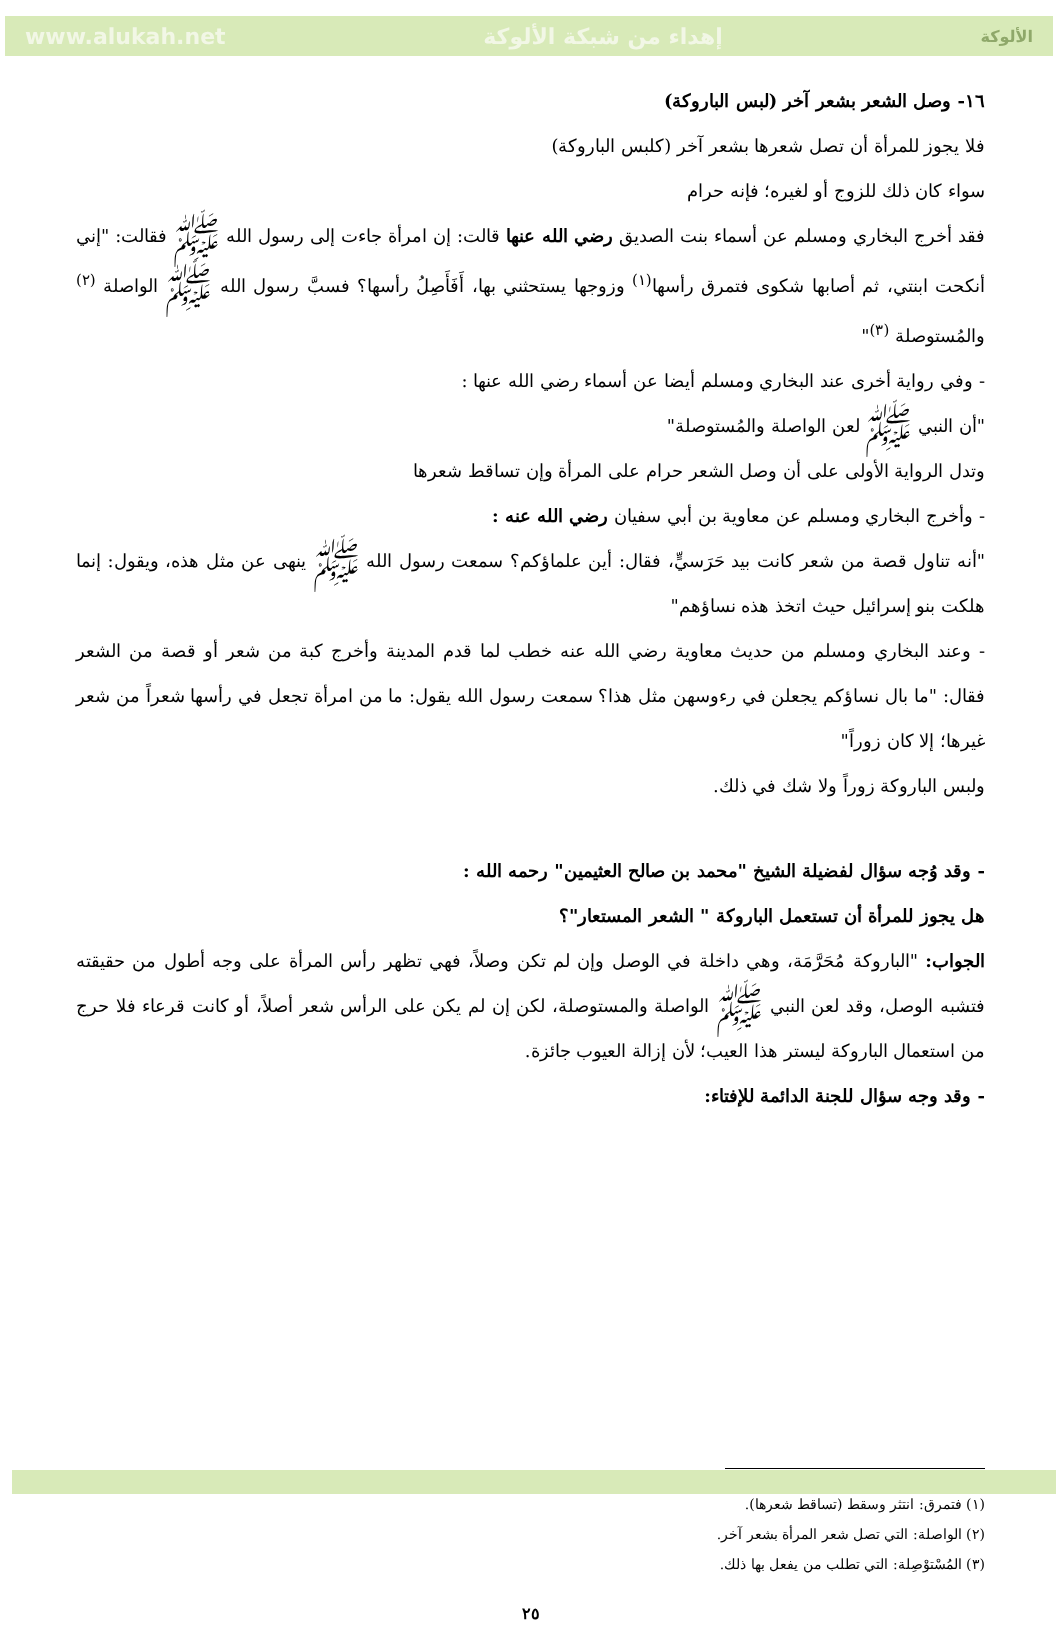www.alukah.net إهداء من شبكة الألوكة الألوكة
١٦- وصل الشعر بشعر آخر (لبس الباروكة)
فلا يجوز للمرأة أن تصل شعرها بشعر آخر (كلبس الباروكة)
سواء كان ذلك للزوج أو لغيره؛ فإنه حرام
فقد أخرج البخاري ومسلم عن أسماء بنت الصديق رضي الله عنها قالت: إن امرأة جاءت إلى رسول الله ﷺ فقالت: "إني أنكحت ابنتي، ثم أصابها شكوى فتمرق رأسها<sup>(١)</sup> وزوجها يستحثني بها، أَفَأَصِلُ رأسها؟ فسبَّ رسول الله ﷺ الواصلة <sup>(٢)</sup> والمُستوصلة <sup>(٣)</sup>"
- وفي رواية أخرى عند البخاري ومسلم أيضا عن أسماء رضي الله عنها :
"أن النبي ﷺ لعن الواصلة والمُستوصلة"
وتدل الرواية الأولى على أن وصل الشعر حرام على المرأة وإن تساقط شعرها
- وأخرج البخاري ومسلم عن معاوية بن أبي سفيان رضي الله عنه :
"أنه تناول قصة من شعر كانت بيد حَرَسيٍّ، فقال: أين علماؤكم؟ سمعت رسول الله ﷺ ينهى عن مثل هذه، ويقول: إنما هلكت بنو إسرائيل حيث اتخذ هذه نساؤهم"
- وعند البخاري ومسلم من حديث معاوية رضي الله عنه خطب لما قدم المدينة وأخرج كبة من شعر أو قصة من الشعر فقال: "ما بال نساؤكم يجعلن في رءوسهن مثل هذا؟ سمعت رسول الله يقول: ما من امرأة تجعل في رأسها شعراً من شعر غيرها؛ إلا كان زوراً"
ولبس الباروكة زوراً ولا شك في ذلك.
- وقد وُجه سؤال لفضيلة الشيخ "محمد بن صالح العثيمين" رحمه الله :
هل يجوز للمرأة أن تستعمل الباروكة " الشعر المستعار"؟
الجواب: "الباروكة مُحَرَّمَة، وهي داخلة في الوصل وإن لم تكن وصلاً، فهي تظهر رأس المرأة على وجه أطول من حقيقته فتشبه الوصل، وقد لعن النبي ﷺ الواصلة والمستوصلة، لكن إن لم يكن على الرأس شعر أصلاً، أو كانت قرعاء فلا حرج من استعمال الباروكة ليستر هذا العيب؛ لأن إزالة العيوب جائزة.
- وقد وجه سؤال للجنة الدائمة للإفتاء:
(١) فتمرق: انتثر وسقط (تساقط شعرها).
(٢) الواصلة: التي تصل شعر المرأة بشعر آخر.
(٣) المُسْتوْصِلة: التي تطلب من يفعل بها ذلك.
٢٥